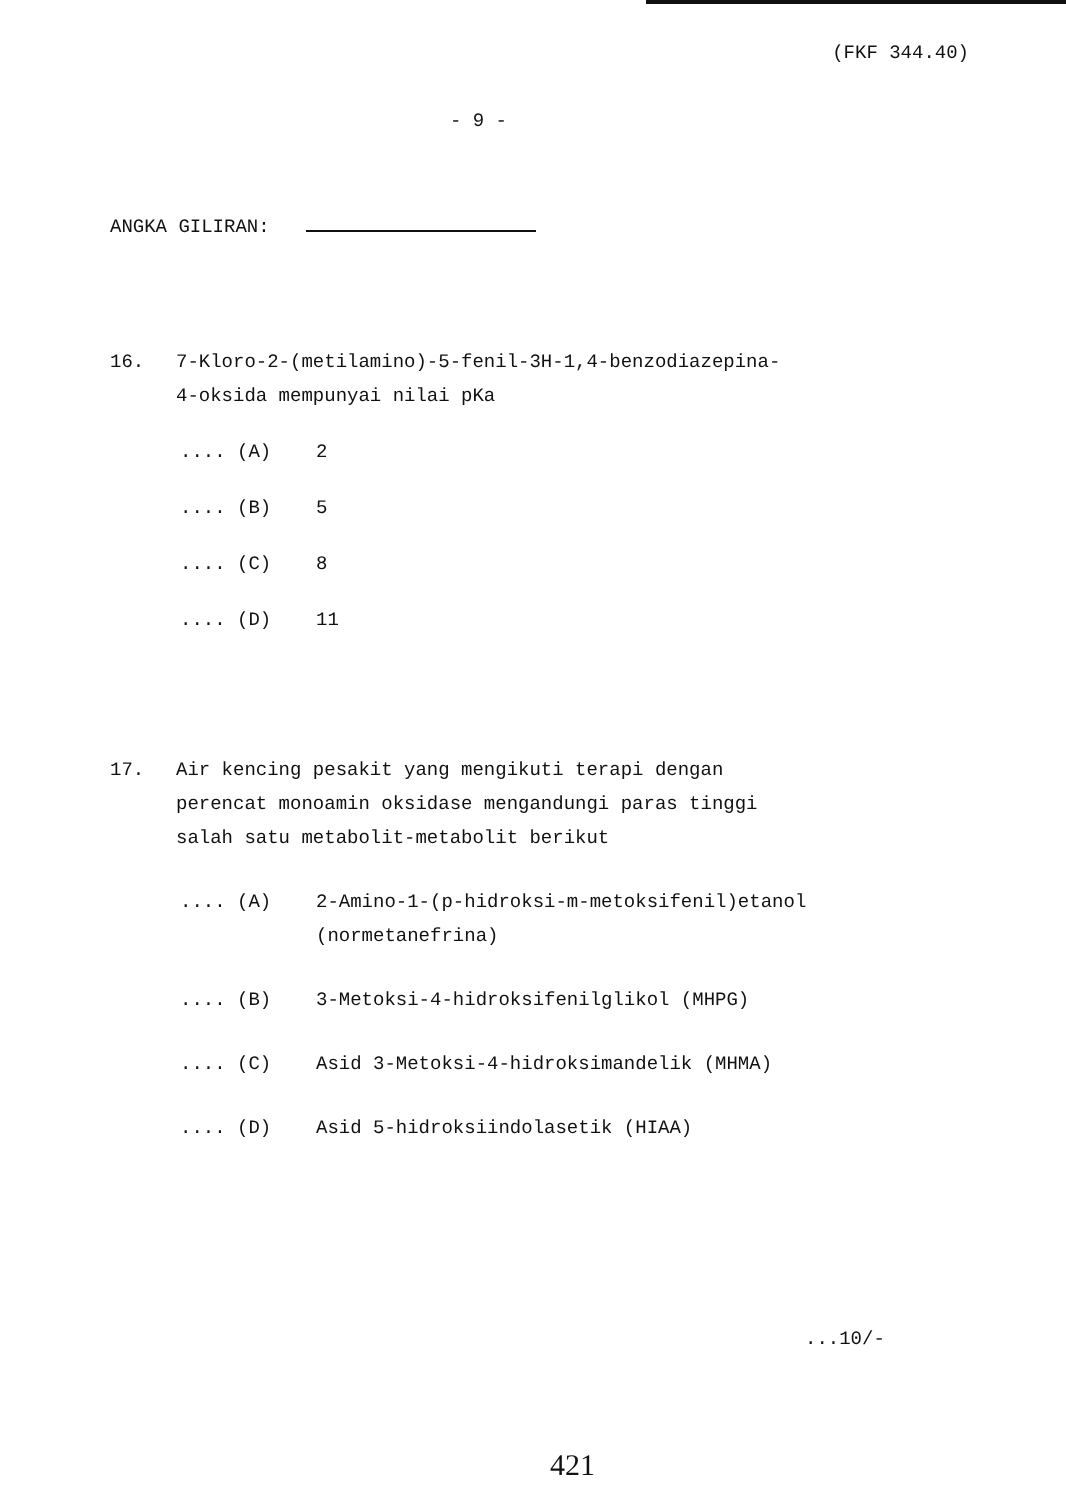(FKF 344.40)
- 9 -
ANGKA GILIRAN:
16.
7-Kloro-2-(metilamino)-5-fenil-3H-1,4-benzodiazepina-
4-oksida mempunyai nilai pKa
.... (A) 2
.... (B) 5
.... (C) 8
.... (D) 11
17.
Air kencing pesakit yang mengikuti terapi dengan
perencat monoamin oksidase mengandungi paras tinggi
salah satu metabolit-metabolit berikut
.... (A) 2-Amino-1-(p-hidroksi-m-metoksifenil)etanol
(normetanefrina)
.... (B) 3-Metoksi-4-hidroksifenilglikol (MHPG)
.... (C) Asid 3-Metoksi-4-hidroksimandelik (MHMA)
.... (D) Asid 5-hidroksiindolasetik (HIAA)
...10/-
421